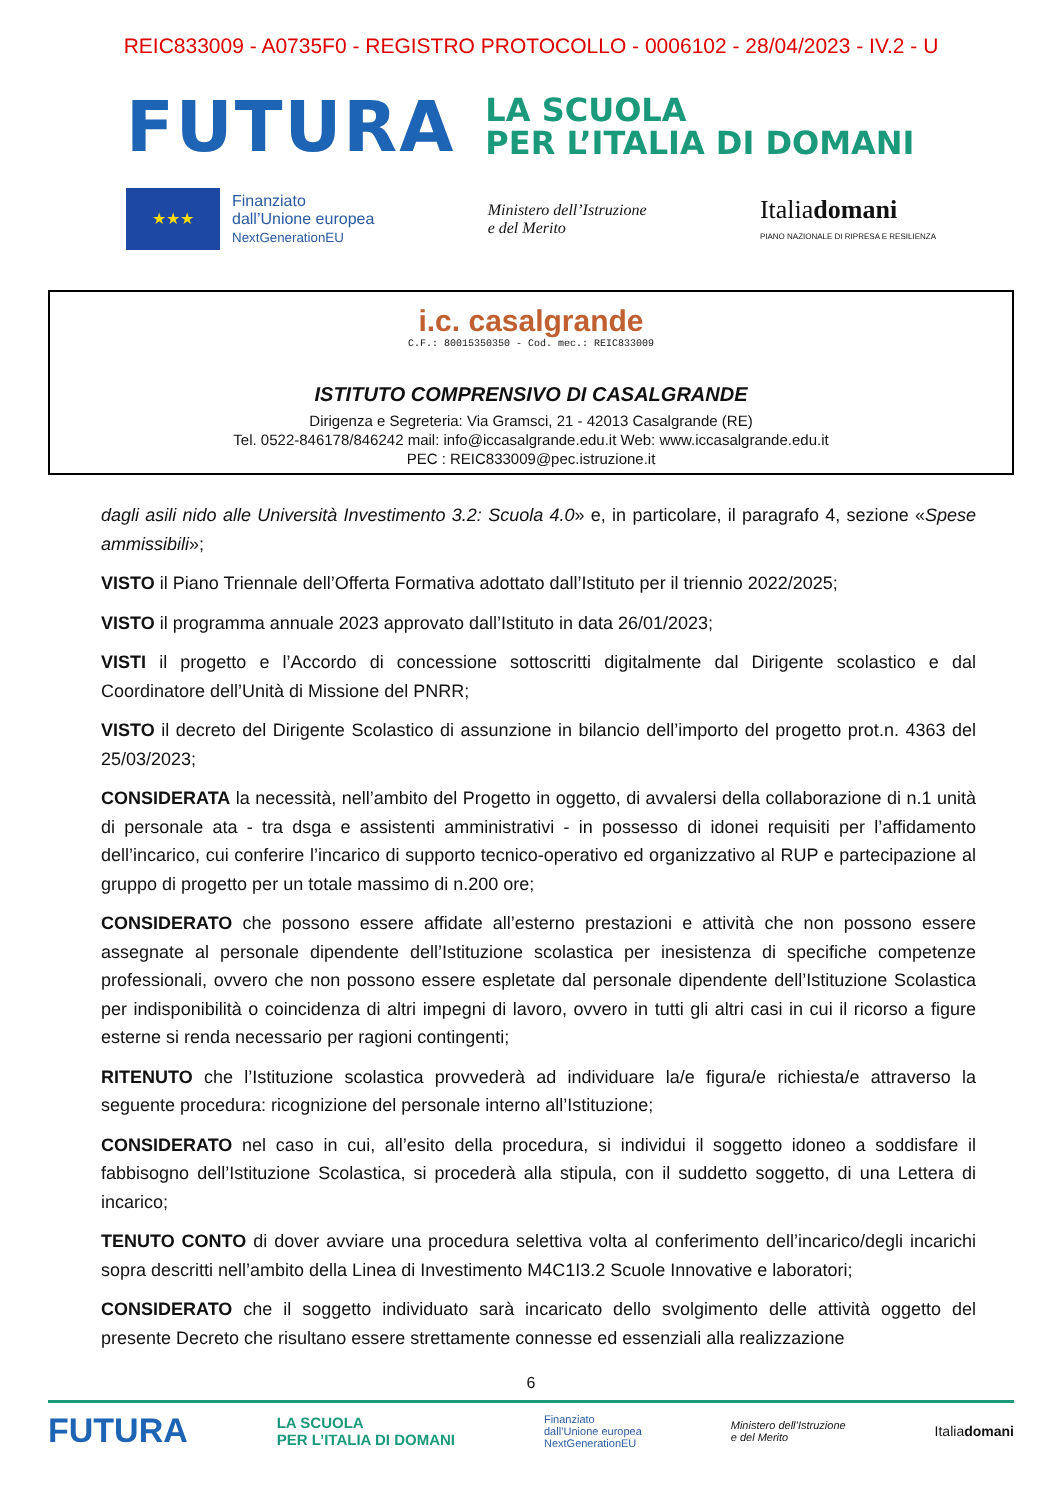REIC833009 - A0735F0 - REGISTRO PROTOCOLLO - 0006102 - 28/04/2023 - IV.2 - U
FUTURA LA SCUOLA
PER L’ITALIA DI DOMANI
★★★
Finanziato
dall’Unione europea
NextGenerationEU
Ministero dell’Istruzione
e del Merito
Italiadomani
PIANO NAZIONALE DI RIPRESA E RESILIENZA
i.c. casalgrande
C.F.: 80015350350 - Cod. mec.: REIC833009
ISTITUTO COMPRENSIVO DI CASALGRANDE
Dirigenza e Segreteria: Via Gramsci, 21 - 42013 Casalgrande (RE)
Tel. 0522-846178/846242 mail: info@iccasalgrande.edu.it Web: www.iccasalgrande.edu.it
PEC : REIC833009@pec.istruzione.it
dagli asili nido alle Università Investimento 3.2: Scuola 4.0» e, in particolare, il paragrafo 4, sezione «Spese ammissibili»;
VISTO il Piano Triennale dell’Offerta Formativa adottato dall’Istituto per il triennio 2022/2025;
VISTO il programma annuale 2023 approvato dall’Istituto in data 26/01/2023;
VISTI il progetto e l’Accordo di concessione sottoscritti digitalmente dal Dirigente scolastico e dal Coordinatore dell’Unità di Missione del PNRR;
VISTO il decreto del Dirigente Scolastico di assunzione in bilancio dell’importo del progetto prot.n. 4363 del 25/03/2023;
CONSIDERATA la necessità, nell’ambito del Progetto in oggetto, di avvalersi della collaborazione di n.1 unità di personale ata - tra dsga e assistenti amministrativi - in possesso di idonei requisiti per l’affidamento dell’incarico, cui conferire l’incarico di supporto tecnico-operativo ed organizzativo al RUP e partecipazione al gruppo di progetto per un totale massimo di n.200 ore;
CONSIDERATO che possono essere affidate all’esterno prestazioni e attività che non possono essere assegnate al personale dipendente dell’Istituzione scolastica per inesistenza di specifiche competenze professionali, ovvero che non possono essere espletate dal personale dipendente dell’Istituzione Scolastica per indisponibilità o coincidenza di altri impegni di lavoro, ovvero in tutti gli altri casi in cui il ricorso a figure esterne si renda necessario per ragioni contingenti;
RITENUTO che l’Istituzione scolastica provvederà ad individuare la/e figura/e richiesta/e attraverso la seguente procedura: ricognizione del personale interno all’Istituzione;
CONSIDERATO nel caso in cui, all’esito della procedura, si individui il soggetto idoneo a soddisfare il fabbisogno dell’Istituzione Scolastica, si procederà alla stipula, con il suddetto soggetto, di una Lettera di incarico;
TENUTO CONTO di dover avviare una procedura selettiva volta al conferimento dell’incarico/degli incarichi sopra descritti nell’ambito della Linea di Investimento M4C1I3.2 Scuole Innovative e laboratori;
CONSIDERATO che il soggetto individuato sarà incaricato dello svolgimento delle attività oggetto del presente Decreto che risultano essere strettamente connesse ed essenziali alla realizzazione
6
FUTURA LA SCUOLA
PER L’ITALIA DI DOMANI Finanziato
dall’Unione europea
NextGenerationEU Ministero dell’Istruzione
e del Merito Italiadomani